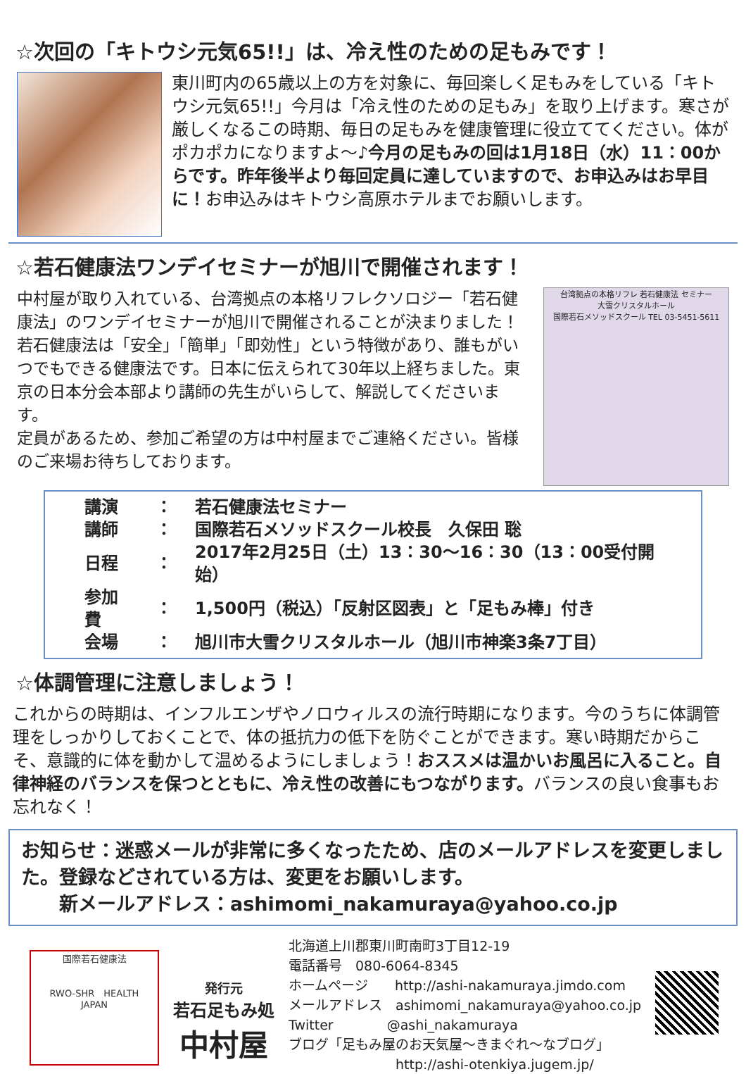☆次回の「キトウシ元気65!!」は、冷え性のための足もみです！
東川町内の65歳以上の方を対象に、毎回楽しく足もみをしている「キトウシ元気65!!」今月は「冷え性のための足もみ」を取り上げます。寒さが厳しくなるこの時期、毎日の足もみを健康管理に役立ててください。体がポカポカになりますよ～♪今月の足もみの回は1月18日（水）11：00からです。昨年後半より毎回定員に達していますので、お申込みはお早目に！お申込みはキトウシ高原ホテルまでお願いします。
☆若石健康法ワンデイセミナーが旭川で開催されます！
中村屋が取り入れている、台湾拠点の本格リフレクソロジー「若石健康法」のワンデイセミナーが旭川で開催されることが決まりました！若石健康法は「安全」「簡単」「即効性」という特徴があり、誰もがいつでもできる健康法です。日本に伝えられて30年以上経ちました。東京の日本分会本部より講師の先生がいらして、解説してくださいます。
定員があるため、参加ご希望の方は中村屋までご連絡ください。皆様のご来場お待ちしております。
台湾拠点の本格リフレ 若石健康法 セミナー
大雪クリスタルホール
国際若石メソッドスクール TEL 03-5451-5611
| 講演 | ： | 若石健康法セミナー |
| 講師 | ： | 国際若石メソッドスクール校長 久保田 聡 |
| 日程 | ： | 2017年2月25日（土）13：30～16：30（13：00受付開始） |
| 参加費 | ： | 1,500円（税込）「反射区図表」と「足もみ棒」付き |
| 会場 | ： | 旭川市大雪クリスタルホール（旭川市神楽3条7丁目） |
☆体調管理に注意しましょう！
これからの時期は、インフルエンザやノロウィルスの流行時期になります。今のうちに体調管理をしっかりしておくことで、体の抵抗力の低下を防ぐことができます。寒い時期だからこそ、意識的に体を動かして温めるようにしましょう！おススメは温かいお風呂に入ること。自律神経のバランスを保つとともに、冷え性の改善にもつながります。バランスの良い食事もお忘れなく！
お知らせ：迷惑メールが非常に多くなったため、店のメールアドレスを変更しました。登録などされている方は、変更をお願いします。
　　新メールアドレス：ashimomi_nakamuraya@yahoo.co.jp
国際若石健康法
RWO-SHR　HEALTH
JAPAN
発行元
若石足もみ処
中村屋
北海道上川郡東川町南町3丁目12-19
電話番号　080-6064-8345
ホームページ　　http://ashi-nakamuraya.jimdo.com
メールアドレス　ashimomi_nakamuraya@yahoo.co.jp
Twitter　　　　@ashi_nakamuraya
ブログ「足もみ屋のお天気屋～きまぐれ～なブログ」
　　　　　　　　http://ashi-otenkiya.jugem.jp/